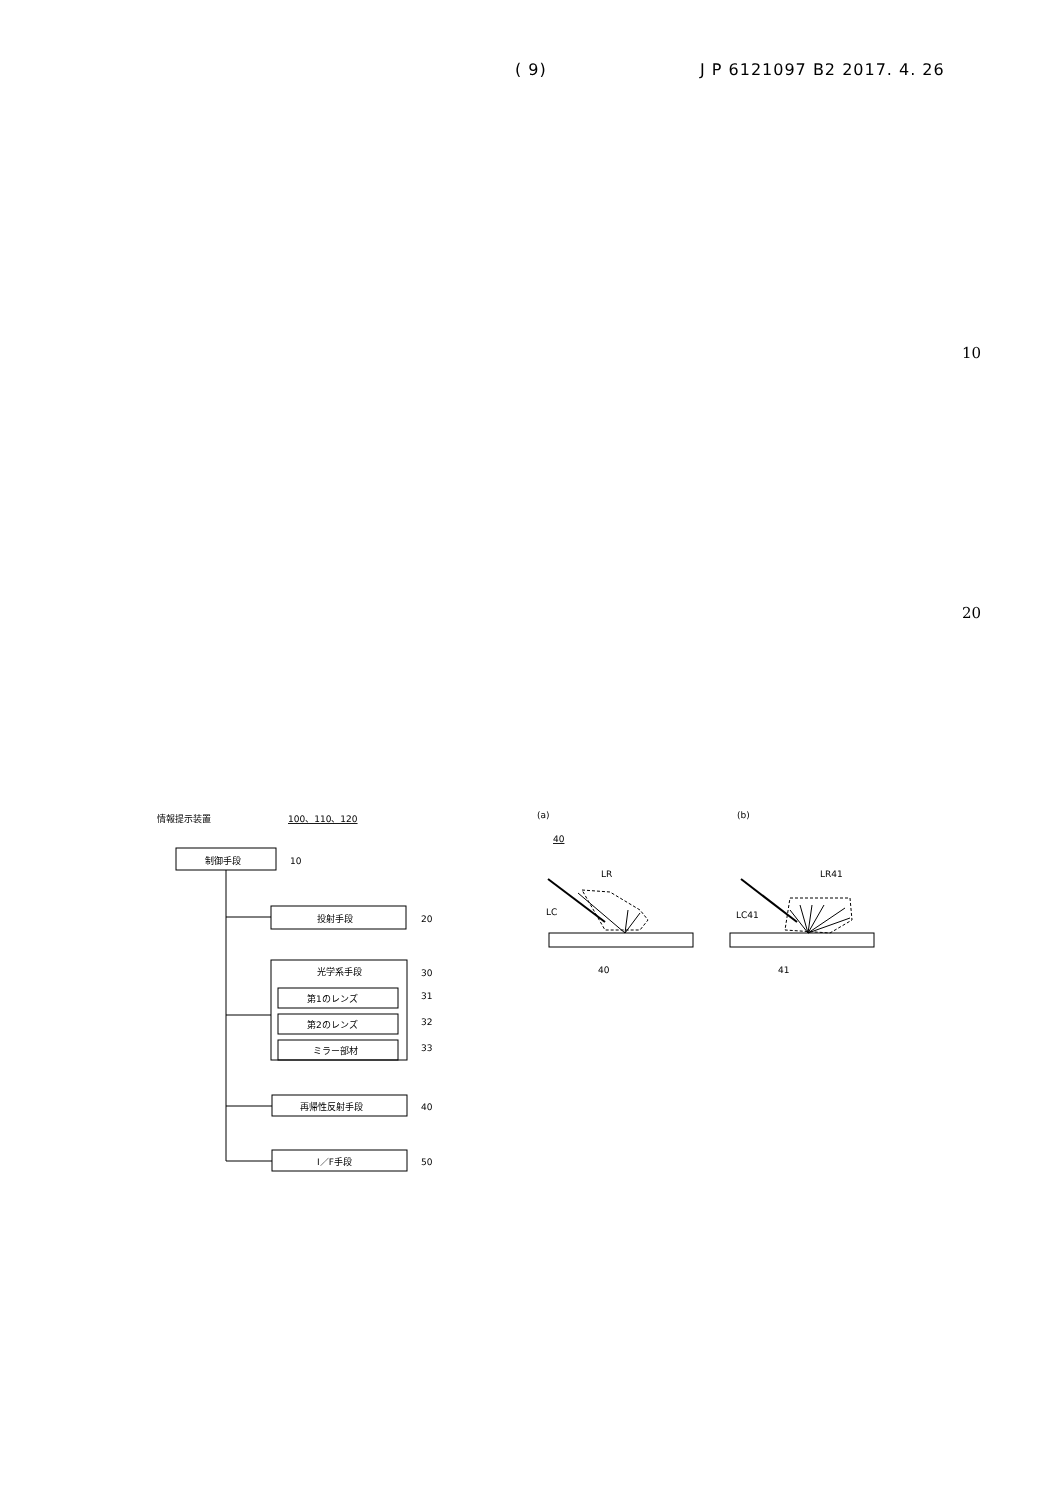( 9) J P 6121097 B2 2017. 4. 26
10
20
情報提示装置
100、110、120
制御手段
10
投射手段
20
光学系手段
30
第1のレンズ
31
第2のレンズ
32
ミラー部材
33
再帰性反射手段
40
I／F手段
50
(a)
(b)
40
LR
LC
40
LR41
LC41
41